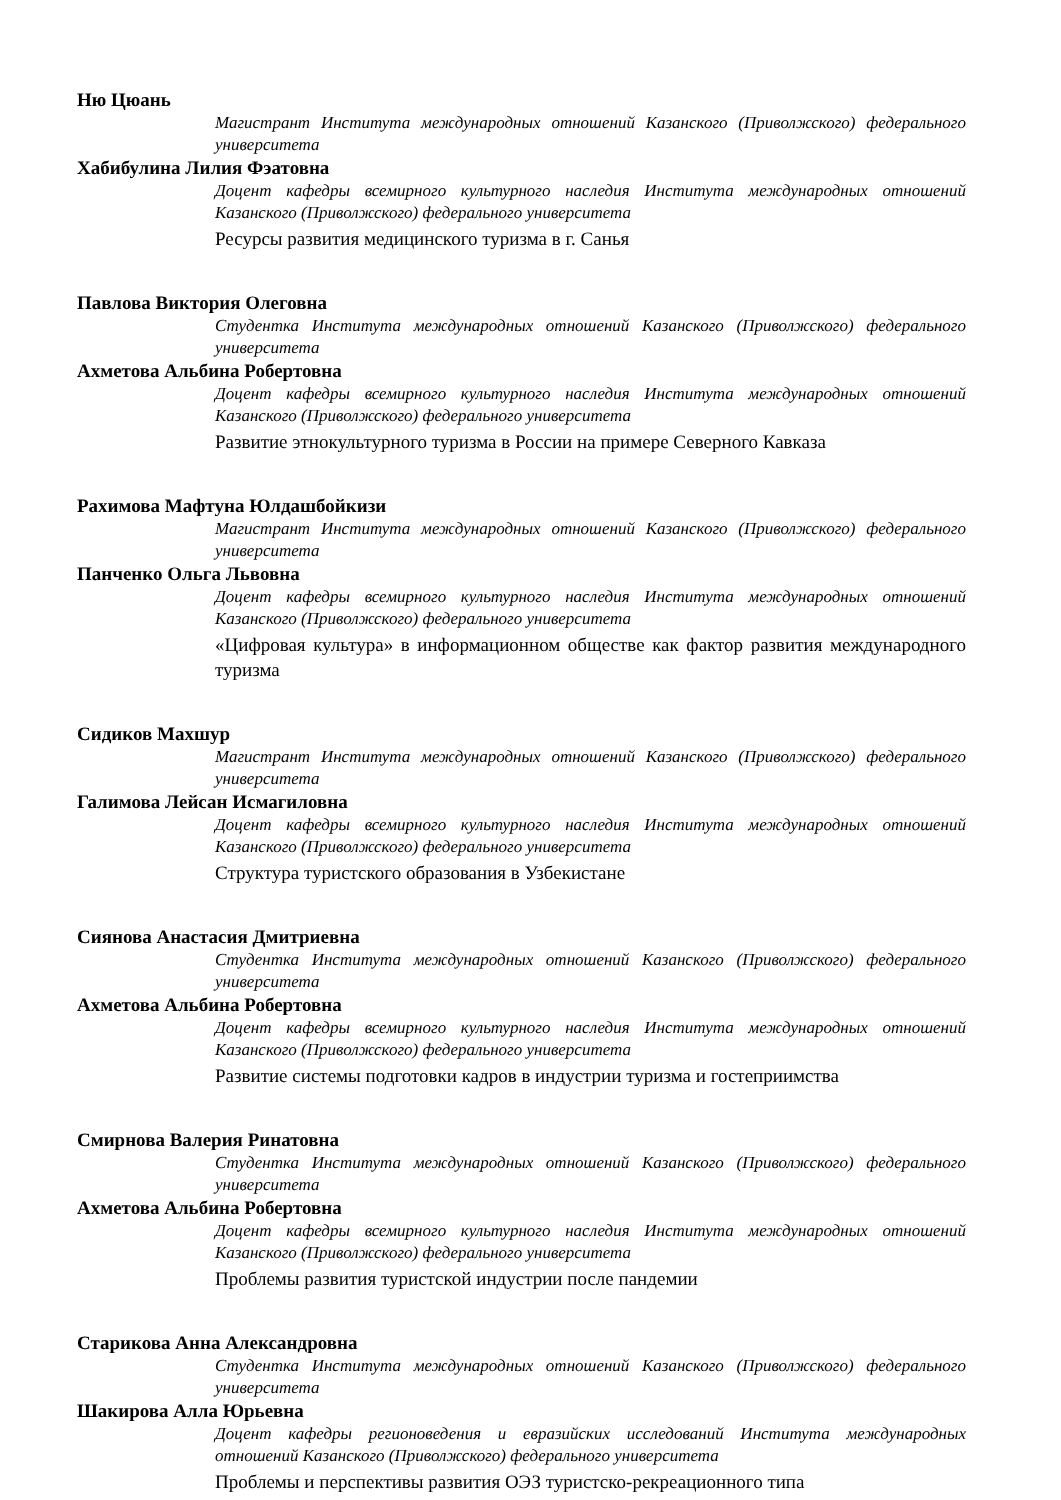Ню Цюань
Магистрант Института международных отношений Казанского (Приволжского) федерального университета
Хабибулина Лилия Фэатовна
Доцент кафедры всемирного культурного наследия Института международных отношений Казанского (Приволжского) федерального университета
Ресурсы развития медицинского туризма в г. Санья
Павлова Виктория Олеговна
Студентка Института международных отношений Казанского (Приволжского) федерального университета
Ахметова Альбина Робертовна
Доцент кафедры всемирного культурного наследия Института международных отношений Казанского (Приволжского) федерального университета
Развитие этнокультурного туризма в России на примере Северного Кавказа
Рахимова Мафтуна Юлдашбойкизи
Магистрант Института международных отношений Казанского (Приволжского) федерального университета
Панченко Ольга Львовна
Доцент кафедры всемирного культурного наследия Института международных отношений Казанского (Приволжского) федерального университета
«Цифровая культура» в информационном обществе как фактор развития международного туризма
Сидиков Махшур
Магистрант Института международных отношений Казанского (Приволжского) федерального университета
Галимова Лейсан Исмагиловна
Доцент кафедры всемирного культурного наследия Института международных отношений Казанского (Приволжского) федерального университета
Структура туристского образования в Узбекистане
Сиянова Анастасия Дмитриевна
Студентка Института международных отношений Казанского (Приволжского) федерального университета
Ахметова Альбина Робертовна
Доцент кафедры всемирного культурного наследия Института международных отношений Казанского (Приволжского) федерального университета
Развитие системы подготовки кадров в индустрии туризма и гостеприимства
Смирнова Валерия Ринатовна
Студентка Института международных отношений Казанского (Приволжского) федерального университета
Ахметова Альбина Робертовна
Доцент кафедры всемирного культурного наследия Института международных отношений Казанского (Приволжского) федерального университета
Проблемы развития туристской индустрии после пандемии
Старикова Анна Александровна
Студентка Института международных отношений Казанского (Приволжского) федерального университета
Шакирова Алла Юрьевна
Доцент кафедры регионоведения и евразийских исследований Института международных отношений Казанского (Приволжского) федерального университета
Проблемы и перспективы развития ОЭЗ туристско-рекреационного типа